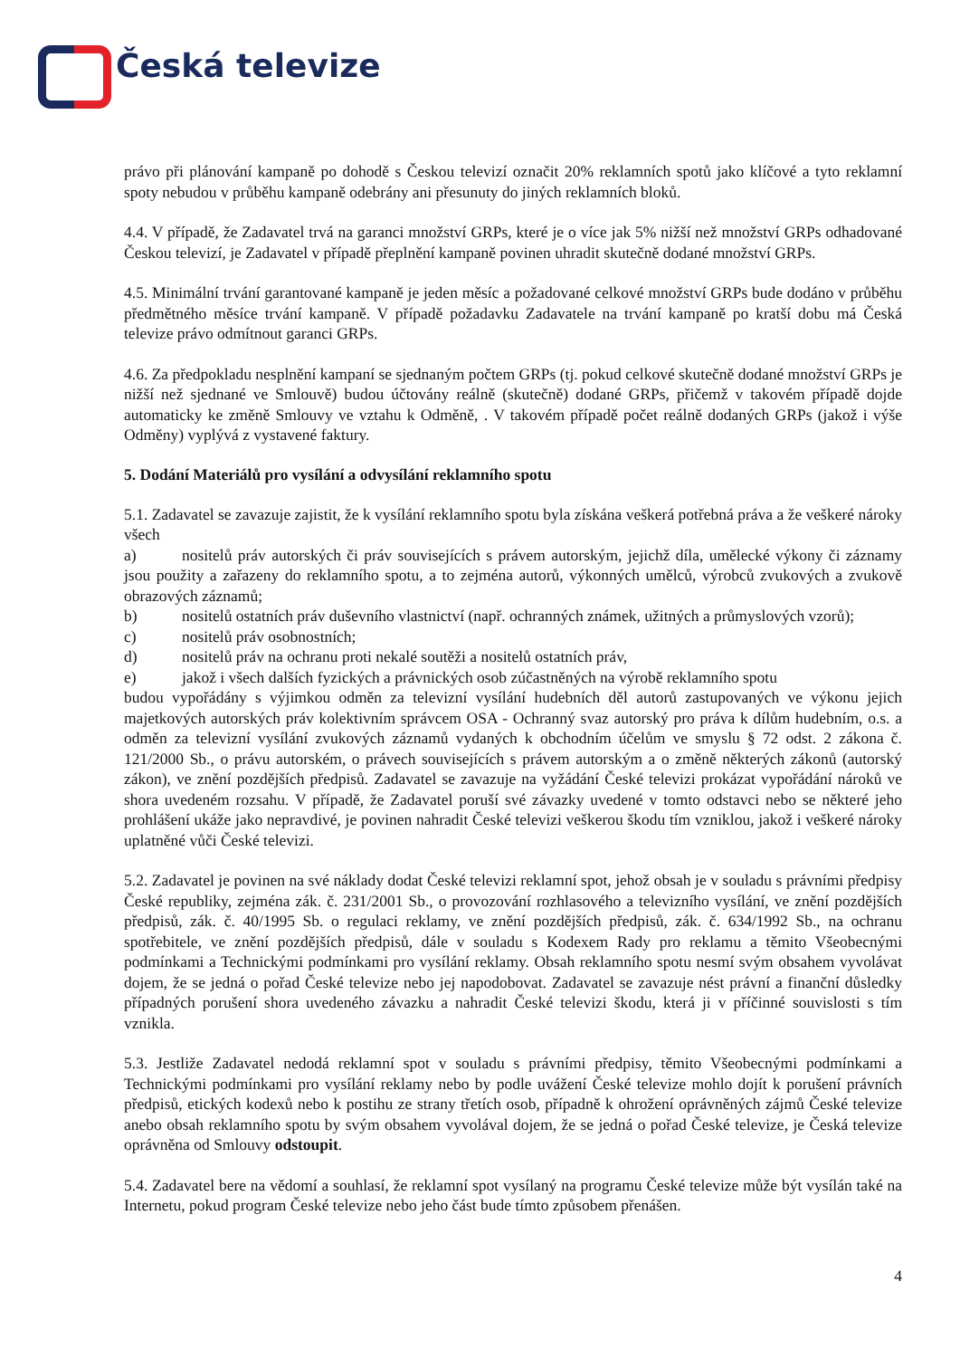Česká televize
právo při plánování kampaně po dohodě s Českou televizí označit 20% reklamních spotů jako klíčové a tyto reklamní spoty nebudou v průběhu kampaně odebrány ani přesunuty do jiných reklamních bloků.
4.4. V případě, že Zadavatel trvá na garanci množství GRPs, které je o více jak 5% nižší než množství GRPs odhadované Českou televizí, je Zadavatel v případě přeplnění kampaně povinen uhradit skutečně dodané množství GRPs.
4.5. Minimální trvání garantované kampaně je jeden měsíc a požadované celkové množství GRPs bude dodáno v průběhu předmětného měsíce trvání kampaně. V případě požadavku Zadavatele na trvání kampaně po kratší dobu má Česká televize právo odmítnout garanci GRPs.
4.6. Za předpokladu nesplnění kampaní se sjednaným počtem GRPs (tj. pokud celkové skutečně dodané množství GRPs je nižší než sjednané ve Smlouvě) budou účtovány reálně (skutečně) dodané GRPs, přičemž v takovém případě dojde automaticky ke změně Smlouvy ve vztahu k Odměně, . V takovém případě počet reálně dodaných GRPs (jakož i výše Odměny) vyplývá z vystavené faktury.
5. Dodání Materiálů pro vysílání a odvysílání reklamního spotu
5.1. Zadavatel se zavazuje zajistit, že k vysílání reklamního spotu byla získána veškerá potřebná práva a že veškeré nároky všech
a) nositelů práv autorských či práv souvisejících s právem autorským, jejichž díla, umělecké výkony či záznamy jsou použity a zařazeny do reklamního spotu, a to zejména autorů, výkonných umělců, výrobců zvukových a zvukově obrazových záznamů;
b) nositelů ostatních práv duševního vlastnictví (např. ochranných známek, užitných a průmyslových vzorů);
c) nositelů práv osobnostních;
d) nositelů práv na ochranu proti nekalé soutěži a nositelů ostatních práv,
e) jakož i všech dalších fyzických a právnických osob zúčastněných na výrobě reklamního spotu
budou vypořádány s výjimkou odměn za televizní vysílání hudebních děl autorů zastupovaných ve výkonu jejich majetkových autorských práv kolektivním správcem OSA - Ochranný svaz autorský pro práva k dílům hudebním, o.s. a odměn za televizní vysílání zvukových záznamů vydaných k obchodním účelům ve smyslu § 72 odst. 2 zákona č. 121/2000 Sb., o právu autorském, o právech souvisejících s právem autorským a o změně některých zákonů (autorský zákon), ve znění pozdějších předpisů. Zadavatel se zavazuje na vyžádání České televizi prokázat vypořádání nároků ve shora uvedeném rozsahu. V případě, že Zadavatel poruší své závazky uvedené v tomto odstavci nebo se některé jeho prohlášení ukáže jako nepravdivé, je povinen nahradit České televizi veškerou škodu tím vzniklou, jakož i veškeré nároky uplatněné vůči České televizi.
5.2. Zadavatel je povinen na své náklady dodat České televizi reklamní spot, jehož obsah je v souladu s právními předpisy České republiky, zejména zák. č. 231/2001 Sb., o provozování rozhlasového a televizního vysílání, ve znění pozdějších předpisů, zák. č. 40/1995 Sb. o regulaci reklamy, ve znění pozdějších předpisů, zák. č. 634/1992 Sb., na ochranu spotřebitele, ve znění pozdějších předpisů, dále v souladu s Kodexem Rady pro reklamu a těmito Všeobecnými podmínkami a Technickými podmínkami pro vysílání reklamy. Obsah reklamního spotu nesmí svým obsahem vyvolávat dojem, že se jedná o pořad České televize nebo jej napodobovat. Zadavatel se zavazuje nést právní a finanční důsledky případných porušení shora uvedeného závazku a nahradit České televizi škodu, která ji v příčinné souvislosti s tím vznikla.
5.3. Jestliže Zadavatel nedodá reklamní spot v souladu s právními předpisy, těmito Všeobecnými podmínkami a Technickými podmínkami pro vysílání reklamy nebo by podle uvážení České televize mohlo dojít k porušení právních předpisů, etických kodexů nebo k postihu ze strany třetích osob, případně k ohrožení oprávněných zájmů České televize anebo obsah reklamního spotu by svým obsahem vyvolával dojem, že se jedná o pořad České televize, je Česká televize oprávněna od Smlouvy odstoupit.
5.4. Zadavatel bere na vědomí a souhlasí, že reklamní spot vysílaný na programu České televize může být vysílán také na Internetu, pokud program České televize nebo jeho část bude tímto způsobem přenášen.
4